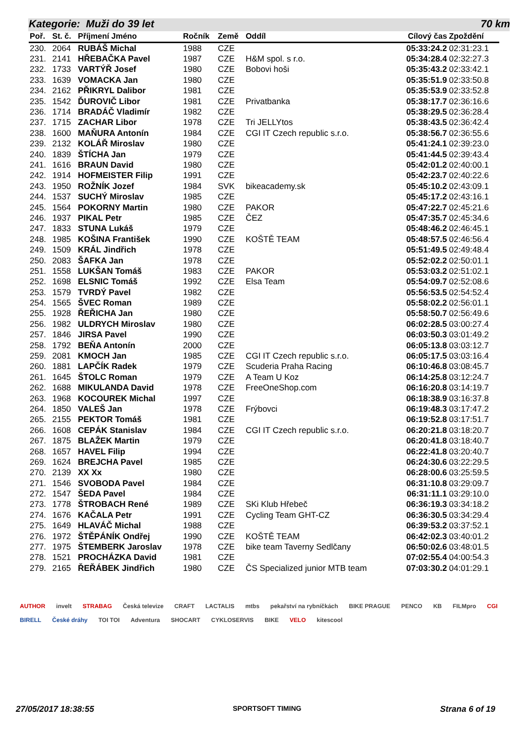Kategorie: Muži do 39 let 70 km
| Poř. | St. č. | Příjmení Jméno | Ročník | Země | Oddíl | Cílový čas | Zpoždění |
| --- | --- | --- | --- | --- | --- | --- | --- |
| 230. | 2064 | RUBÁŠ Michal | 1988 | CZE | | 05:33:24.2 | 02:31:23.1 |
| 231. | 2141 | HŘEBAČKA Pavel | 1987 | CZE | H&M spol. s r.o. | 05:34:28.4 | 02:32:27.3 |
| 232. | 1733 | VARTÝŘ Josef | 1980 | CZE | Bobovi hoši | 05:35:43.2 | 02:33:42.1 |
| 233. | 1639 | VOMACKA Jan | 1980 | CZE | | 05:35:51.9 | 02:33:50.8 |
| 234. | 2162 | PŘIKRYL Dalibor | 1981 | CZE | | 05:35:53.9 | 02:33:52.8 |
| 235. | 1542 | ĎUROVIČ Libor | 1981 | CZE | Privatbanka | 05:38:17.7 | 02:36:16.6 |
| 236. | 1714 | BRADÁČ Vladimír | 1982 | CZE | | 05:38:29.5 | 02:36:28.4 |
| 237. | 1715 | ZACHAR Libor | 1978 | CZE | Tri JELLYtos | 05:38:43.5 | 02:36:42.4 |
| 238. | 1600 | MAŇURA Antonín | 1984 | CZE | CGI IT Czech republic s.r.o. | 05:38:56.7 | 02:36:55.6 |
| 239. | 2132 | KOLÁŘ Miroslav | 1980 | CZE | | 05:41:24.1 | 02:39:23.0 |
| 240. | 1839 | ŠTÍCHA Jan | 1979 | CZE | | 05:41:44.5 | 02:39:43.4 |
| 241. | 1616 | BRAUN David | 1980 | CZE | | 05:42:01.2 | 02:40:00.1 |
| 242. | 1914 | HOFMEISTER Filip | 1991 | CZE | | 05:42:23.7 | 02:40:22.6 |
| 243. | 1950 | ROŽNÍK Jozef | 1984 | SVK | bikeacademy.sk | 05:45:10.2 | 02:43:09.1 |
| 244. | 1537 | SUCHÝ Miroslav | 1985 | CZE | | 05:45:17.2 | 02:43:16.1 |
| 245. | 1564 | POKORNY Martin | 1980 | CZE | PAKOR | 05:47:22.7 | 02:45:21.6 |
| 246. | 1937 | PIKAL Petr | 1985 | CZE | ČEZ | 05:47:35.7 | 02:45:34.6 |
| 247. | 1833 | STUNA Lukáš | 1979 | CZE | | 05:48:46.2 | 02:46:45.1 |
| 248. | 1985 | KOŠINA František | 1990 | CZE | KOŠTĚ TEAM | 05:48:57.5 | 02:46:56.4 |
| 249. | 1509 | KRÁL Jindřich | 1978 | CZE | | 05:51:49.5 | 02:49:48.4 |
| 250. | 2083 | ŠAFKA Jan | 1978 | CZE | | 05:52:02.2 | 02:50:01.1 |
| 251. | 1558 | LUKŠAN Tomáš | 1983 | CZE | PAKOR | 05:53:03.2 | 02:51:02.1 |
| 252. | 1698 | ELSNIC Tomáš | 1992 | CZE | Elsa Team | 05:54:09.7 | 02:52:08.6 |
| 253. | 1579 | TVRDÝ Pavel | 1982 | CZE | | 05:56:53.5 | 02:54:52.4 |
| 254. | 1565 | ŠVEC Roman | 1989 | CZE | | 05:58:02.2 | 02:56:01.1 |
| 255. | 1928 | ŘEŘICHA Jan | 1980 | CZE | | 05:58:50.7 | 02:56:49.6 |
| 256. | 1982 | ULDRYCH Miroslav | 1980 | CZE | | 06:02:28.5 | 03:00:27.4 |
| 257. | 1846 | JIRSA Pavel | 1990 | CZE | | 06:03:50.3 | 03:01:49.2 |
| 258. | 1792 | BEŇA Antonín | 2000 | CZE | | 06:05:13.8 | 03:03:12.7 |
| 259. | 2081 | KMOCH Jan | 1985 | CZE | CGI IT Czech republic s.r.o. | 06:05:17.5 | 03:03:16.4 |
| 260. | 1881 | LAPČÍK Radek | 1979 | CZE | Scuderia Praha Racing | 06:10:46.8 | 03:08:45.7 |
| 261. | 1645 | ŠTOLC Roman | 1979 | CZE | A Team U Koz | 06:14:25.8 | 03:12:24.7 |
| 262. | 1688 | MIKULANDA David | 1978 | CZE | FreeOneShop.com | 06:16:20.8 | 03:14:19.7 |
| 263. | 1968 | KOCOUREK Michal | 1997 | CZE | | 06:18:38.9 | 03:16:37.8 |
| 264. | 1850 | VALEŠ Jan | 1978 | CZE | Frýbovci | 06:19:48.3 | 03:17:47.2 |
| 265. | 2155 | PEKTOR Tomáš | 1981 | CZE | | 06:19:52.8 | 03:17:51.7 |
| 266. | 1608 | CEPÁK Stanislav | 1984 | CZE | CGI IT Czech republic s.r.o. | 06:20:21.8 | 03:18:20.7 |
| 267. | 1875 | BLAŽEK Martin | 1979 | CZE | | 06:20:41.8 | 03:18:40.7 |
| 268. | 1657 | HAVEL Filip | 1994 | CZE | | 06:22:41.8 | 03:20:40.7 |
| 269. | 1624 | BREJCHA Pavel | 1985 | CZE | | 06:24:30.6 | 03:22:29.5 |
| 270. | 2139 | XX Xx | 1980 | CZE | | 06:28:00.6 | 03:25:59.5 |
| 271. | 1546 | SVOBODA Pavel | 1984 | CZE | | 06:31:10.8 | 03:29:09.7 |
| 272. | 1547 | ŠEDA Pavel | 1984 | CZE | | 06:31:11.1 | 03:29:10.0 |
| 273. | 1778 | ŠTROBACH René | 1989 | CZE | SKi Klub Hřebeč | 06:36:19.3 | 03:34:18.2 |
| 274. | 1676 | KAČALA Petr | 1991 | CZE | Cycling Team GHT-CZ | 06:36:30.5 | 03:34:29.4 |
| 275. | 1649 | HLAVÁČ Michal | 1988 | CZE | | 06:39:53.2 | 03:37:52.1 |
| 276. | 1972 | ŠTĚPÁNÍK Ondřej | 1990 | CZE | KOŠTĚ TEAM | 06:42:02.3 | 03:40:01.2 |
| 277. | 1975 | ŠTEMBERK Jaroslav | 1978 | CZE | bike team Taverny Sedlčany | 06:50:02.6 | 03:48:01.5 |
| 278. | 1521 | PROCHÁZKA David | 1981 | CZE | | 07:02:55.4 | 04:00:54.3 |
| 279. | 2165 | ŘEŘÁBEK Jindřich | 1980 | CZE | ČS Specialized junior MTB team | 07:03:30.2 | 04:01:29.1 |
AUTHOR invelt STRABAG Česká televize CRAFT LACTALIS mtbs pekařství na rybníčkách BIKE PRAGUE PENCO KB FILMpro CGI BIRELL České dráhy TOI TOI Adventura SHOCART CYKLOSERVIS BIKE VELO kitescool
27/05/2017 18:38:55 SPORTSOFT TIMING Strana 6 of 19